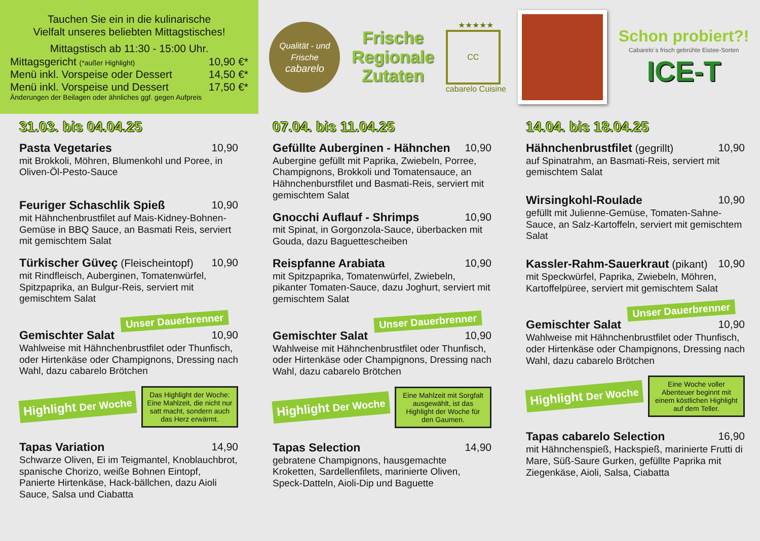Tauchen Sie ein in die kulinarische
Vielfalt unseres beliebten Mittagstisches!
Mittagstisch ab 11:30 - 15:00 Uhr.
Mittagsgericht (*außer Highlight) 10,90 €*
Menü inkl. Vorspeise oder Dessert 14,50 €*
Menü inkl. Vorspeise und Dessert 17,50 €*
Änderungen der Beilagen oder ähnliches ggf. gegen Aufpreis
Qualität - und Frische
cabarelo
Frische
Regionale
Zutaten
★★★★★
CC
cabarelo Cuisine
Schon probiert?!
Cabarelo´s frisch gebrühte Eistee-Sorten
ICE-T
31.03. bis 04.04.25
Pasta Vegetaries 10,90
mit Brokkoli, Möhren, Blumenkohl und Poree, in Oliven-Öl-Pesto-Sauce
Feuriger Schaschlik Spieß 10,90
mit Hähnchenbrustfilet auf Mais-Kidney-Bohnen-Gemüse in BBQ Sauce, an Basmati Reis, serviert mit gemischtem Salat
Türkischer Güveç (Fleischeintopf) 10,90
mit Rindfleisch, Auberginen, Tomatenwürfel, Spitzpaprika, an Bulgur-Reis, serviert mit gemischtem Salat
Unser Dauerbrenner
Gemischter Salat 10,90
Wahlweise mit Hähnchenbrustfilet oder Thunfisch, oder Hirtenkäse oder Champignons, Dressing nach Wahl, dazu cabarelo Brötchen
Highlight Der Woche
Das Highlight der Woche:
Eine Mahlzeit, die nicht nur satt macht, sondern auch das Herz erwärmt.
Tapas Variation 14,90
Schwarze Oliven, Ei im Teigmantel, Knoblauchbrot, spanische Chorizo, weiße Bohnen Eintopf, Panierte Hirtenkäse, Hack-bällchen, dazu Aioli Sauce, Salsa und Ciabatta
07.04. bis 11.04.25
Gefüllte Auberginen - Hähnchen 10,90
Aubergine gefüllt mit Paprika, Zwiebeln, Porree, Champignons, Brokkoli und Tomatensauce, an Hähnchenburstfilet und Basmati-Reis, serviert mit gemischtem Salat
Gnocchi Auflauf - Shrimps 10,90
mit Spinat, in Gorgonzola-Sauce, überbacken mit Gouda, dazu Baguettescheiben
Reispfanne Arabiata 10,90
mit Spitzpaprika, Tomatenwürfel, Zwiebeln, pikanter Tomaten-Sauce, dazu Joghurt, serviert mit gemischtem Salat
Unser Dauerbrenner
Gemischter Salat 10,90
Wahlweise mit Hähnchenbrustfilet oder Thunfisch, oder Hirtenkäse oder Champignons, Dressing nach Wahl, dazu cabarelo Brötchen
Highlight Der Woche
Eine Mahlzeit mit Sorgfalt ausgewählt, ist das Highlight der Woche für den Gaumen.
Tapas Selection 14,90
gebratene Champignons, hausgemachte Kroketten, Sardellenfilets, marinierte Oliven, Speck-Datteln, Aioli-Dip und Baguette
14.04. bis 18.04.25
Hähnchenbrustfilet (gegrillt) 10,90
auf Spinatrahm, an Basmati-Reis, serviert mit gemischtem Salat
Wirsingkohl-Roulade 10,90
gefüllt mit Julienne-Gemüse, Tomaten-Sahne-Sauce, an Salz-Kartoffeln, serviert mit gemischtem Salat
Kassler-Rahm-Sauerkraut (pikant) 10,90
mit Speckwürfel, Paprika, Zwiebeln, Möhren, Kartoffelpüree, serviert mit gemischtem Salat
Unser Dauerbrenner
Gemischter Salat 10,90
Wahlweise mit Hähnchenbrustfilet oder Thunfisch, oder Hirtenkäse oder Champignons, Dressing nach Wahl, dazu cabarelo Brötchen
Highlight Der Woche
Eine Woche voller Abenteuer beginnt mit einem köstlichen Highlight auf dem Teller.
Tapas cabarelo Selection 16,90
mit Hähnchenspieß, Hackspieß, marinierte Frutti di Mare, Süß-Saure Gurken, gefüllte Paprika mit Ziegenkäse, Aioli, Salsa, Ciabatta